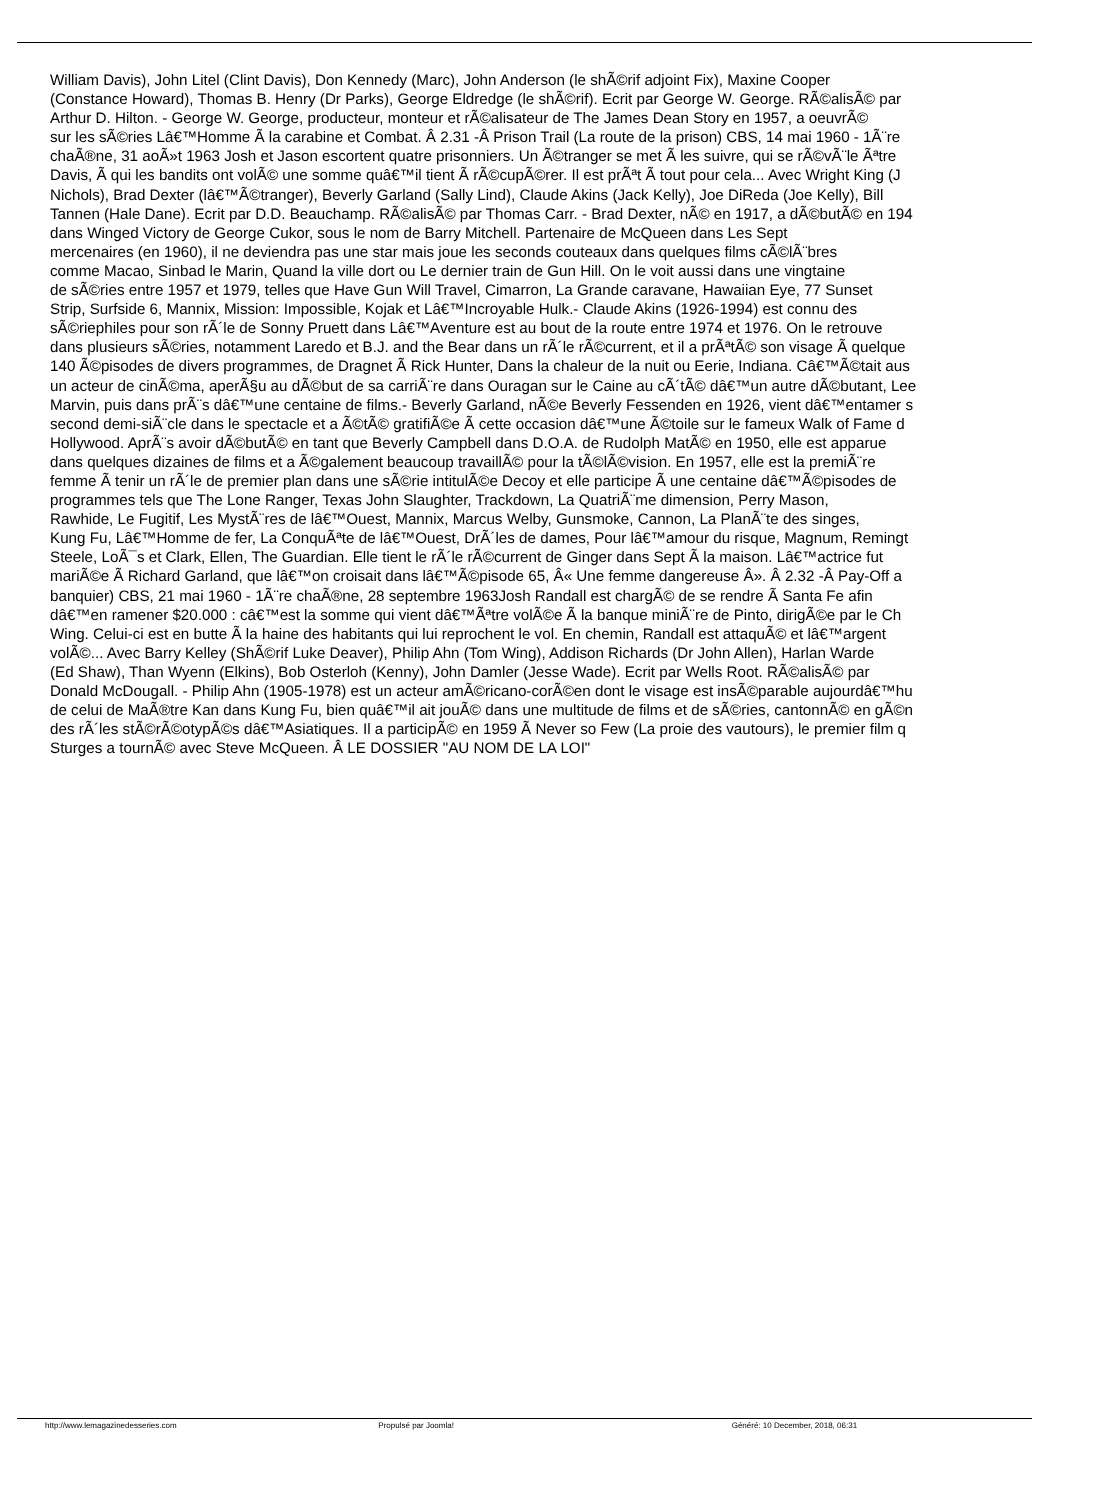William Davis), John Litel (Clint Davis), Don Kennedy (Marc), John Anderson (le shÃ©rif adjoint Fix), Maxine Cooper
(Constance Howard), Thomas B. Henry (Dr Parks), George Eldredge (le shÃ©rif). Ecrit par George W. George. RÃ©alisÃ© par
Arthur D. Hilton. - George W. George, producteur, monteur et rÃ©alisateur de The James Dean Story en 1957, a oeuvrÃ©
sur les sÃ©ries Lâ€™Homme Ã la carabine et Combat. Â 2.31 -Â Prison Trail (La route de la prison) CBS, 14 mai 1960 - 1Ã¨re
chaÃ®ne, 31 aoÃ»t 1963 Josh et Jason escortent quatre prisonniers. Un Ã©tranger se met Ã les suivre, qui se rÃ©vÃ¨le Ãªtre
Davis, Ã qui les bandits ont volÃ© une somme quâ€™il tient Ã rÃ©cupÃ©rer. Il est prÃªt Ã tout pour cela... Avec Wright King (J
Nichols), Brad Dexter (lâ€™Ã©tranger), Beverly Garland (Sally Lind), Claude Akins (Jack Kelly), Joe DiReda (Joe Kelly), Bill
Tannen (Hale Dane). Ecrit par D.D. Beauchamp. RÃ©alisÃ© par Thomas Carr. - Brad Dexter, nÃ© en 1917, a dÃ©butÃ© en 194
dans Winged Victory de George Cukor, sous le nom de Barry Mitchell. Partenaire de McQueen dans Les Sept
mercenaires (en 1960), il ne deviendra pas une star mais joue les seconds couteaux dans quelques films cÃ©lÃ¨bres
comme Macao, Sinbad le Marin, Quand la ville dort ou Le dernier train de Gun Hill. On le voit aussi dans une vingtaine
de sÃ©ries entre 1957 et 1979, telles que Have Gun Will Travel, Cimarron, La Grande caravane, Hawaiian Eye, 77 Sunset
Strip, Surfside 6, Mannix, Mission: Impossible, Kojak et Lâ€™Incroyable Hulk.- Claude Akins (1926-1994) est connu des
sÃ©riephiles pour son rÃ´le de Sonny Pruett dans Lâ€™Aventure est au bout de la route entre 1974 et 1976. On le retrouve
dans plusieurs sÃ©ries, notamment Laredo et B.J. and the Bear dans un rÃ´le rÃ©current, et il a prÃªtÃ© son visage Ã quelque
140 Ã©pisodes de divers programmes, de Dragnet Ã Rick Hunter, Dans la chaleur de la nuit ou Eerie, Indiana. Câ€™Ã©tait aus
un acteur de cinÃ©ma, aperÃ§u au dÃ©but de sa carriÃ¨re dans Ouragan sur le Caine au cÃ´tÃ© dâ€™un autre dÃ©butant, Lee
Marvin, puis dans prÃ¨s dâ€™une centaine de films.- Beverly Garland, nÃ©e Beverly Fessenden en 1926, vient dâ€™entamer s
second demi-siÃ¨cle dans le spectacle et a Ã©tÃ© gratifiÃ©e Ã cette occasion dâ€™une Ã©toile sur le fameux Walk of Fame d
Hollywood. AprÃ¨s avoir dÃ©butÃ© en tant que Beverly Campbell dans D.O.A. de Rudolph MatÃ© en 1950, elle est apparue
dans quelques dizaines de films et a Ã©galement beaucoup travaillÃ© pour la tÃ©lÃ©vision. En 1957, elle est la premiÃ¨re
femme Ã tenir un rÃ´le de premier plan dans une sÃ©rie intitulÃ©e Decoy et elle participe Ã une centaine dâ€™Ã©pisodes de
programmes tels que The Lone Ranger, Texas John Slaughter, Trackdown, La QuatriÃ¨me dimension, Perry Mason,
Rawhide, Le Fugitif, Les MystÃ¨res de lâ€™Ouest, Mannix, Marcus Welby, Gunsmoke, Cannon, La PlanÃ¨te des singes,
Kung Fu, Lâ€™Homme de fer, La ConquÃªte de lâ€™Ouest, DrÃ´les de dames, Pour lâ€™amour du risque, Magnum, Remingt
Steele, LoÃ¯s et Clark, Ellen, The Guardian. Elle tient le rÃ´le rÃ©current de Ginger dans Sept Ã la maison. Lâ€™actrice fut
mariÃ©e Ã Richard Garland, que lâ€™on croisait dans lâ€™Ã©pisode 65, Â« Une femme dangereuse Â». Â 2.32 -Â Pay-Off a
banquier) CBS, 21 mai 1960 - 1Ã¨re chaÃ®ne, 28 septembre 1963Josh Randall est chargÃ© de se rendre Ã Santa Fe afin
dâ€™en ramener $20.000 : câ€™est la somme qui vient dâ€™Ãªtre volÃ©e Ã la banque miniÃ¨re de Pinto, dirigÃ©e par le Ch
Wing. Celui-ci est en butte Ã la haine des habitants qui lui reprochent le vol. En chemin, Randall est attaquÃ© et lâ€™argent
volÃ©... Avec Barry Kelley (ShÃ©rif Luke Deaver), Philip Ahn (Tom Wing), Addison Richards (Dr John Allen), Harlan Warde
(Ed Shaw), Than Wyenn (Elkins), Bob Osterloh (Kenny), John Damler (Jesse Wade). Ecrit par Wells Root. RÃ©alisÃ© par
Donald McDougall. - Philip Ahn (1905-1978) est un acteur amÃ©ricano-corÃ©en dont le visage est insÃ©parable aujourdâ€™hu
de celui de MaÃ®tre Kan dans Kung Fu, bien quâ€™il ait jouÃ© dans une multitude de films et de sÃ©ries, cantonnÃ© en gÃ©n
des rÃ´les stÃ©rÃ©otypÃ©s dâ€™Asiatiques. Il a participÃ© en 1959 Ã Never so Few (La proie des vautours), le premier film q
Sturges a tournÃ© avec Steve McQueen. Â LE DOSSIER "AU NOM DE LA LOI"
http://www.lemagazinedesseries.com Propulsé par Joomla! Généré: 10 December, 2018, 06:31